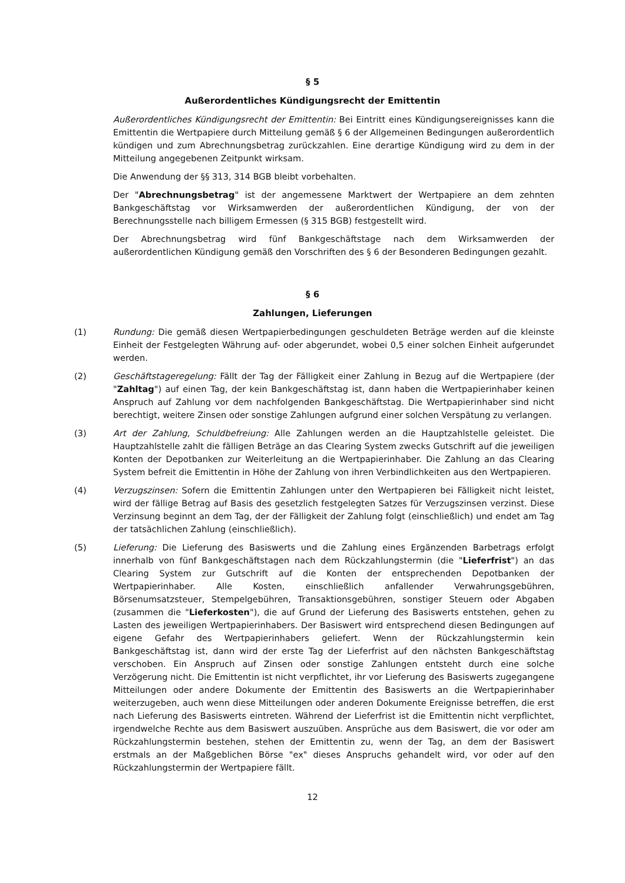§ 5
Außerordentliches Kündigungsrecht der Emittentin
Außerordentliches Kündigungsrecht der Emittentin: Bei Eintritt eines Kündigungsereignisses kann die Emittentin die Wertpapiere durch Mitteilung gemäß § 6 der Allgemeinen Bedingungen außerordentlich kündigen und zum Abrechnungsbetrag zurückzahlen. Eine derartige Kündigung wird zu dem in der Mitteilung angegebenen Zeitpunkt wirksam.
Die Anwendung der §§ 313, 314 BGB bleibt vorbehalten.
Der "Abrechnungsbetrag" ist der angemessene Marktwert der Wertpapiere an dem zehnten Bankgeschäftstag vor Wirksamwerden der außerordentlichen Kündigung, der von der Berechnungsstelle nach billigem Ermessen (§ 315 BGB) festgestellt wird.
Der Abrechnungsbetrag wird fünf Bankgeschäftstage nach dem Wirksamwerden der außerordentlichen Kündigung gemäß den Vorschriften des § 6 der Besonderen Bedingungen gezahlt.
§ 6
Zahlungen, Lieferungen
(1) Rundung: Die gemäß diesen Wertpapierbedingungen geschuldeten Beträge werden auf die kleinste Einheit der Festgelegten Währung auf- oder abgerundet, wobei 0,5 einer solchen Einheit aufgerundet werden.
(2) Geschäftstageregelung: Fällt der Tag der Fälligkeit einer Zahlung in Bezug auf die Wertpapiere (der "Zahltag") auf einen Tag, der kein Bankgeschäftstag ist, dann haben die Wertpapierinhaber keinen Anspruch auf Zahlung vor dem nachfolgenden Bankgeschäftstag. Die Wertpapierinhaber sind nicht berechtigt, weitere Zinsen oder sonstige Zahlungen aufgrund einer solchen Verspätung zu verlangen.
(3) Art der Zahlung, Schuldbefreiung: Alle Zahlungen werden an die Hauptzahlstelle geleistet. Die Hauptzahlstelle zahlt die fälligen Beträge an das Clearing System zwecks Gutschrift auf die jeweiligen Konten der Depotbanken zur Weiterleitung an die Wertpapierinhaber. Die Zahlung an das Clearing System befreit die Emittentin in Höhe der Zahlung von ihren Verbindlichkeiten aus den Wertpapieren.
(4) Verzugszinsen: Sofern die Emittentin Zahlungen unter den Wertpapieren bei Fälligkeit nicht leistet, wird der fällige Betrag auf Basis des gesetzlich festgelegten Satzes für Verzugszinsen verzinst. Diese Verzinsung beginnt an dem Tag, der der Fälligkeit der Zahlung folgt (einschließlich) und endet am Tag der tatsächlichen Zahlung (einschließlich).
(5) Lieferung: Die Lieferung des Basiswerts und die Zahlung eines Ergänzenden Barbetrags erfolgt innerhalb von fünf Bankgeschäftstagen nach dem Rückzahlungstermin (die "Lieferfrist") an das Clearing System zur Gutschrift auf die Konten der entsprechenden Depotbanken der Wertpapierinhaber. Alle Kosten, einschließlich anfallender Verwahrungsgebühren, Börsenumsatzsteuer, Stempelgebühren, Transaktionsgebühren, sonstiger Steuern oder Abgaben (zusammen die "Lieferkosten"), die auf Grund der Lieferung des Basiswerts entstehen, gehen zu Lasten des jeweiligen Wertpapierinhabers. Der Basiswert wird entsprechend diesen Bedingungen auf eigene Gefahr des Wertpapierinhabers geliefert. Wenn der Rückzahlungstermin kein Bankgeschäftstag ist, dann wird der erste Tag der Lieferfrist auf den nächsten Bankgeschäftstag verschoben. Ein Anspruch auf Zinsen oder sonstige Zahlungen entsteht durch eine solche Verzögerung nicht. Die Emittentin ist nicht verpflichtet, ihr vor Lieferung des Basiswerts zugegangene Mitteilungen oder andere Dokumente der Emittentin des Basiswerts an die Wertpapierinhaber weiterzugeben, auch wenn diese Mitteilungen oder anderen Dokumente Ereignisse betreffen, die erst nach Lieferung des Basiswerts eintreten. Während der Lieferfrist ist die Emittentin nicht verpflichtet, irgendwelche Rechte aus dem Basiswert auszuüben. Ansprüche aus dem Basiswert, die vor oder am Rückzahlungstermin bestehen, stehen der Emittentin zu, wenn der Tag, an dem der Basiswert erstmals an der Maßgeblichen Börse "ex" dieses Anspruchs gehandelt wird, vor oder auf den Rückzahlungstermin der Wertpapiere fällt.
12